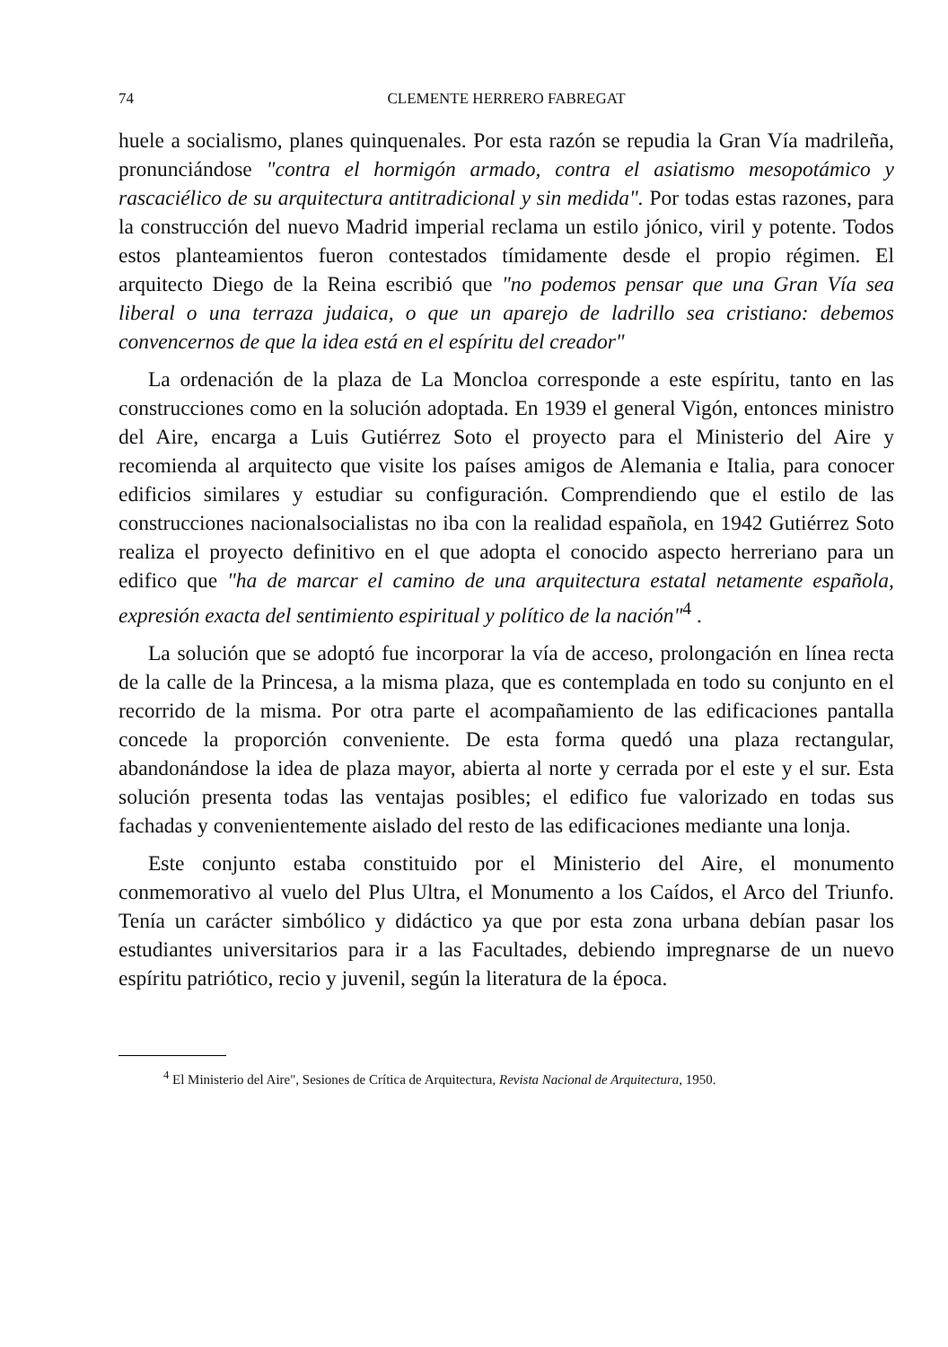74 CLEMENTE HERRERO FABREGAT
huele a socialismo, planes quinquenales. Por esta razón se repudia la Gran Vía madrileña, pronunciándose "contra el hormigón armado, contra el asiatismo mesopotámico y rascaciélico de su arquitectura antitradicional y sin medida". Por todas estas razones, para la construcción del nuevo Madrid imperial reclama un estilo jónico, viril y potente. Todos estos planteamientos fueron contestados tímidamente desde el propio régimen. El arquitecto Diego de la Reina escribió que "no podemos pensar que una Gran Vía sea liberal o una terraza judaica, o que un aparejo de ladrillo sea cristiano: debemos convencernos de que la idea está en el espíritu del creador"
La ordenación de la plaza de La Moncloa corresponde a este espíritu, tanto en las construcciones como en la solución adoptada. En 1939 el general Vigón, entonces ministro del Aire, encarga a Luis Gutiérrez Soto el proyecto para el Ministerio del Aire y recomienda al arquitecto que visite los países amigos de Alemania e Italia, para conocer edificios similares y estudiar su configuración. Comprendiendo que el estilo de las construcciones nacionalsocialistas no iba con la realidad española, en 1942 Gutiérrez Soto realiza el proyecto definitivo en el que adopta el conocido aspecto herreriano para un edifico que "ha de marcar el camino de una arquitectura estatal netamente española, expresión exacta del sentimiento espiritual y político de la nación"<sup>4</sup> .
La solución que se adoptó fue incorporar la vía de acceso, prolongación en línea recta de la calle de la Princesa, a la misma plaza, que es contemplada en todo su conjunto en el recorrido de la misma. Por otra parte el acompañamiento de las edificaciones pantalla concede la proporción conveniente. De esta forma quedó una plaza rectangular, abandonándose la idea de plaza mayor, abierta al norte y cerrada por el este y el sur. Esta solución presenta todas las ventajas posibles; el edifico fue valorizado en todas sus fachadas y convenientemente aislado del resto de las edificaciones mediante una lonja.
Este conjunto estaba constituido por el Ministerio del Aire, el monumento conmemorativo al vuelo del Plus Ultra, el Monumento a los Caídos, el Arco del Triunfo. Tenía un carácter simbólico y didáctico ya que por esta zona urbana debían pasar los estudiantes universitarios para ir a las Facultades, debiendo impregnarse de un nuevo espíritu patriótico, recio y juvenil, según la literatura de la época.
<sup>4</sup> El Ministerio del Aire", Sesiones de Crítica de Arquitectura, Revista Nacional de Arquitectura, 1950.